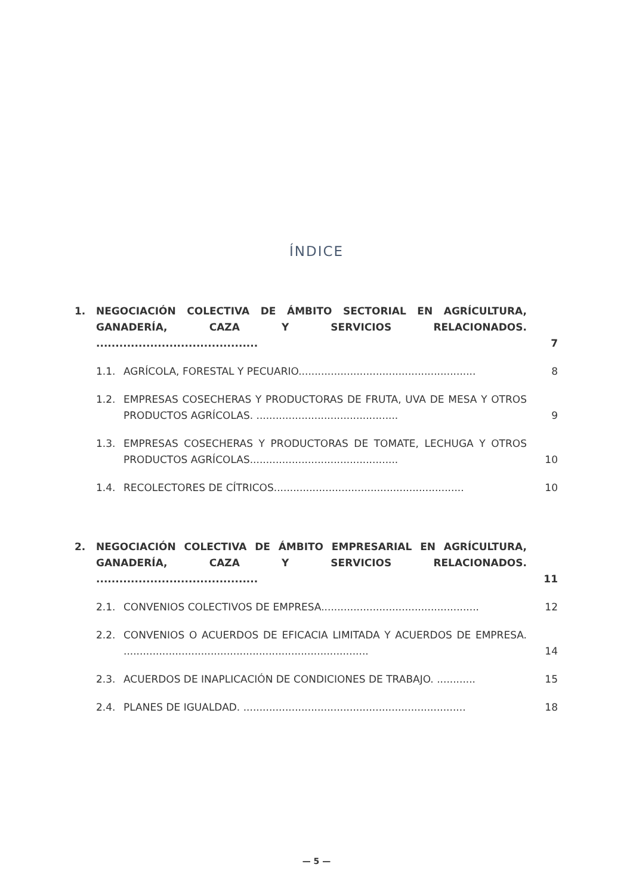ÍNDICE
1. NEGOCIACIÓN COLECTIVA DE ÁMBITO SECTORIAL EN AGRÍCULTURA, GANADERÍA, CAZA Y SERVICIOS RELACIONADOS. .......................................... 7
1.1. AGRÍCOLA, FORESTAL Y PECUARIO....................................................... 8
1.2. EMPRESAS COSECHERAS Y PRODUCTORAS DE FRUTA, UVA DE MESA Y OTROS PRODUCTOS AGRÍCOLAS. ............................................ 9
1.3. EMPRESAS COSECHERAS Y PRODUCTORAS DE TOMATE, LECHUGA Y OTROS PRODUCTOS AGRÍCOLAS.............................................. 10
1.4. RECOLECTORES DE CÍTRICOS........................................................... 10
2. NEGOCIACIÓN COLECTIVA DE ÁMBITO EMPRESARIAL EN AGRÍCULTURA, GANADERÍA, CAZA Y SERVICIOS RELACIONADOS. .......................................... 11
2.1. CONVENIOS COLECTIVOS DE EMPRESA................................................. 12
2.2. CONVENIOS O ACUERDOS DE EFICACIA LIMITADA Y ACUERDOS DE EMPRESA. ............................................................................ 14
2.3. ACUERDOS DE INAPLICACIÓN DE CONDICIONES DE TRABAJO. ............ 15
2.4. PLANES DE IGUALDAD. ..................................................................... 18
— 5 —